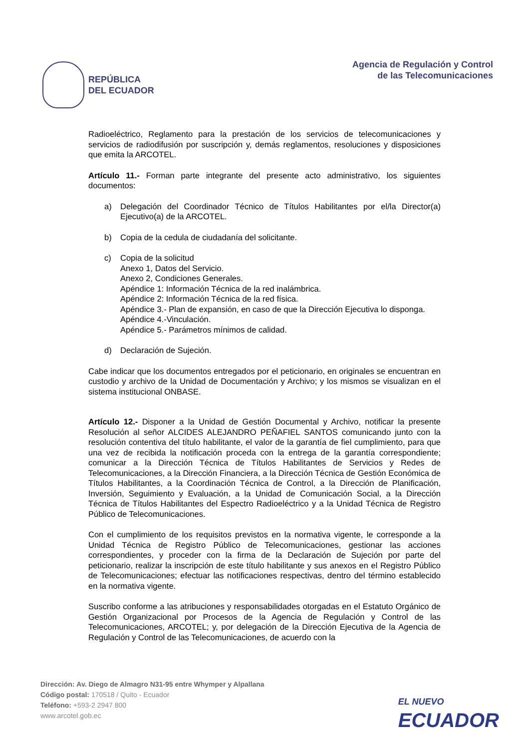REPÚBLICA
DEL ECUADOR
Agencia de Regulación y Control
de las Telecomunicaciones
Radioeléctrico, Reglamento para la prestación de los servicios de telecomunicaciones y servicios de radiodifusión por suscripción y, demás reglamentos, resoluciones y disposiciones que emita la ARCOTEL.
Artículo 11.- Forman parte integrante del presente acto administrativo, los siguientes documentos:
a) Delegación del Coordinador Técnico de Títulos Habilitantes por el/la Director(a) Ejecutivo(a) de la ARCOTEL.
b) Copia de la cedula de ciudadanía del solicitante.
c) Copia de la solicitud
Anexo 1, Datos del Servicio.
Anexo 2, Condiciones Generales.
Apéndice 1: Información Técnica de la red inalámbrica.
Apéndice 2: Información Técnica de la red física.
Apéndice 3.- Plan de expansión, en caso de que la Dirección Ejecutiva lo disponga.
Apéndice 4.-Vinculación.
Apéndice 5.- Parámetros mínimos de calidad.
d) Declaración de Sujeción.
Cabe indicar que los documentos entregados por el peticionario, en originales se encuentran en custodio y archivo de la Unidad de Documentación y Archivo; y los mismos se visualizan en el sistema institucional ONBASE.
Artículo 12.- Disponer a la Unidad de Gestión Documental y Archivo, notificar la presente Resolución al señor ALCIDES ALEJANDRO PEÑAFIEL SANTOS comunicando junto con la resolución contentiva del título habilitante, el valor de la garantía de fiel cumplimiento, para que una vez de recibida la notificación proceda con la entrega de la garantía correspondiente; comunicar a la Dirección Técnica de Títulos Habilitantes de Servicios y Redes de Telecomunicaciones, a la Dirección Financiera, a la Dirección Técnica de Gestión Económica de Títulos Habilitantes, a la Coordinación Técnica de Control, a la Dirección de Planificación, Inversión, Seguimiento y Evaluación, a la Unidad de Comunicación Social, a la Dirección Técnica de Títulos Habilitantes del Espectro Radioeléctrico y a la Unidad Técnica de Registro Público de Telecomunicaciones.
Con el cumplimiento de los requisitos previstos en la normativa vigente, le corresponde a la Unidad Técnica de Registro Público de Telecomunicaciones, gestionar las acciones correspondientes, y proceder con la firma de la Declaración de Sujeción por parte del peticionario, realizar la inscripción de este título habilitante y sus anexos en el Registro Público de Telecomunicaciones; efectuar las notificaciones respectivas, dentro del término establecido en la normativa vigente.
Suscribo conforme a las atribuciones y responsabilidades otorgadas en el Estatuto Orgánico de Gestión Organizacional por Procesos de la Agencia de Regulación y Control de las Telecomunicaciones, ARCOTEL; y, por delegación de la Dirección Ejecutiva de la Agencia de Regulación y Control de las Telecomunicaciones, de acuerdo con la
Dirección: Av. Diego de Almagro N31-95 entre Whymper y Alpallana
Código postal: 170518 / Quito - Ecuador
Teléfono: +593-2 2947 800
www.arcotel.gob.ec
EL NUEVO
ECUADOR